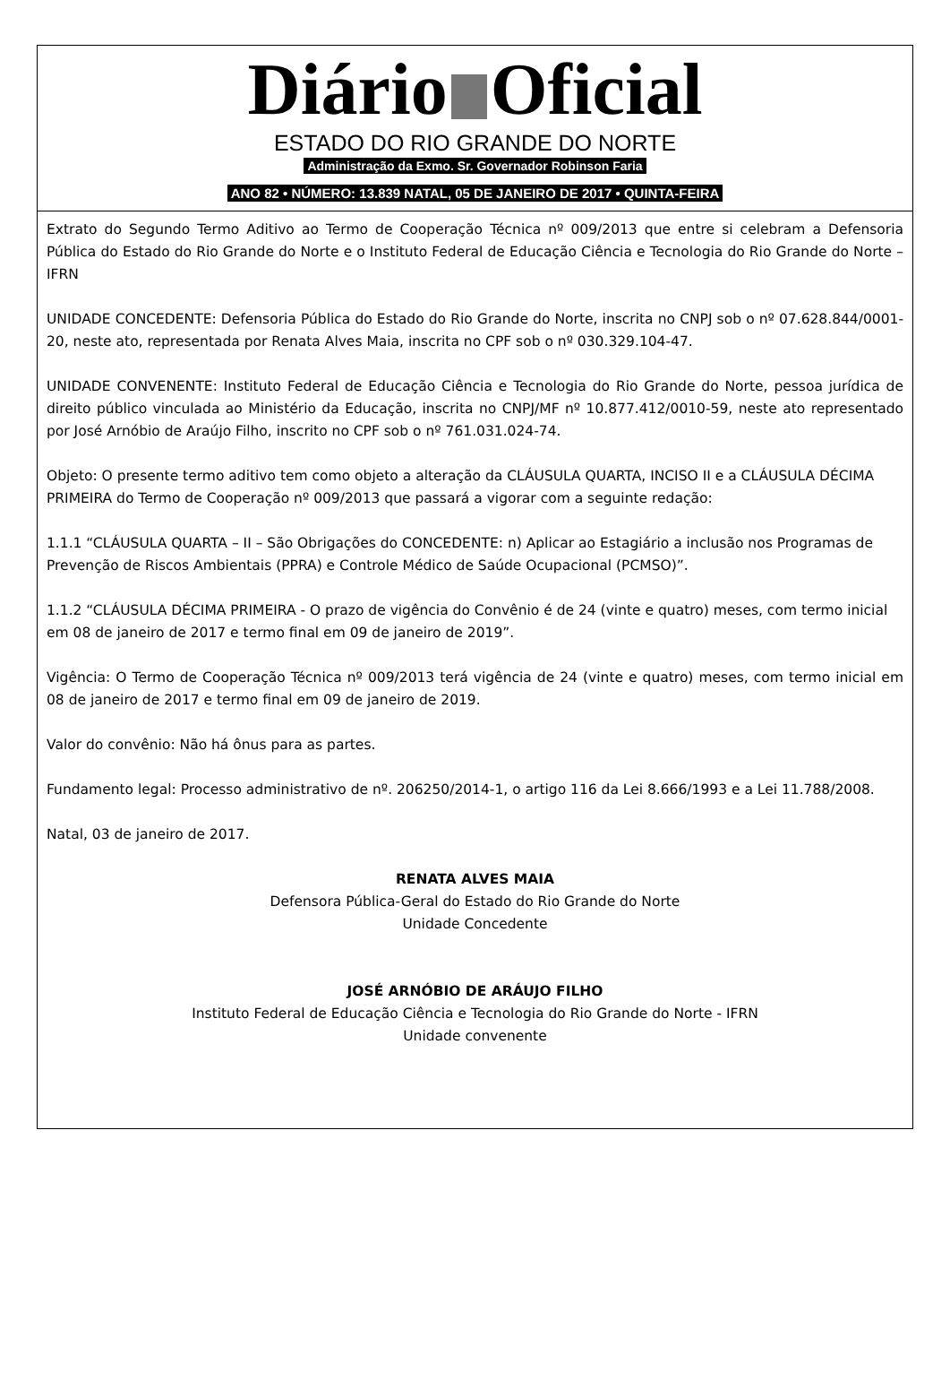Diário Oficial
ESTADO DO RIO GRANDE DO NORTE
Administração da Exmo. Sr. Governador Robinson Faria
ANO 82 • NÚMERO: 13.839 NATAL, 05 DE JANEIRO DE 2017 • QUINTA-FEIRA
Extrato do Segundo Termo Aditivo ao Termo de Cooperação Técnica nº 009/2013 que entre si celebram a Defensoria Pública do Estado do Rio Grande do Norte e o Instituto Federal de Educação Ciência e Tecnologia do Rio Grande do Norte – IFRN
UNIDADE CONCEDENTE: Defensoria Pública do Estado do Rio Grande do Norte, inscrita no CNPJ sob o nº 07.628.844/0001-20, neste ato, representada por Renata Alves Maia, inscrita no CPF sob o nº 030.329.104-47.
UNIDADE CONVENENTE: Instituto Federal de Educação Ciência e Tecnologia do Rio Grande do Norte, pessoa jurídica de direito público vinculada ao Ministério da Educação, inscrita no CNPJ/MF nº 10.877.412/0010-59, neste ato representado por José Arnóbio de Araújo Filho, inscrito no CPF sob o nº 761.031.024-74.
Objeto: O presente termo aditivo tem como objeto a alteração da CLÁUSULA QUARTA, INCISO II e a CLÁUSULA DÉCIMA PRIMEIRA do Termo de Cooperação nº 009/2013 que passará a vigorar com a seguinte redação:
1.1.1 “CLÁUSULA QUARTA – II – São Obrigações do CONCEDENTE: n) Aplicar ao Estagiário a inclusão nos Programas de Prevenção de Riscos Ambientais (PPRA) e Controle Médico de Saúde Ocupacional (PCMSO)”.
1.1.2 “CLÁUSULA DÉCIMA PRIMEIRA - O prazo de vigência do Convênio é de 24 (vinte e quatro) meses, com termo inicial em 08 de janeiro de 2017 e termo final em 09 de janeiro de 2019”.
Vigência: O Termo de Cooperação Técnica nº 009/2013 terá vigência de 24 (vinte e quatro) meses, com termo inicial em 08 de janeiro de 2017 e termo final em 09 de janeiro de 2019.
Valor do convênio: Não há ônus para as partes.
Fundamento legal: Processo administrativo de nº. 206250/2014-1, o artigo 116 da Lei 8.666/1993 e a Lei 11.788/2008.
Natal, 03 de janeiro de 2017.
RENATA ALVES MAIA
Defensora Pública-Geral do Estado do Rio Grande do Norte
Unidade Concedente
JOSÉ ARNÓBIO DE ARÁUJO FILHO
Instituto Federal de Educação Ciência e Tecnologia do Rio Grande do Norte - IFRN
Unidade convenente